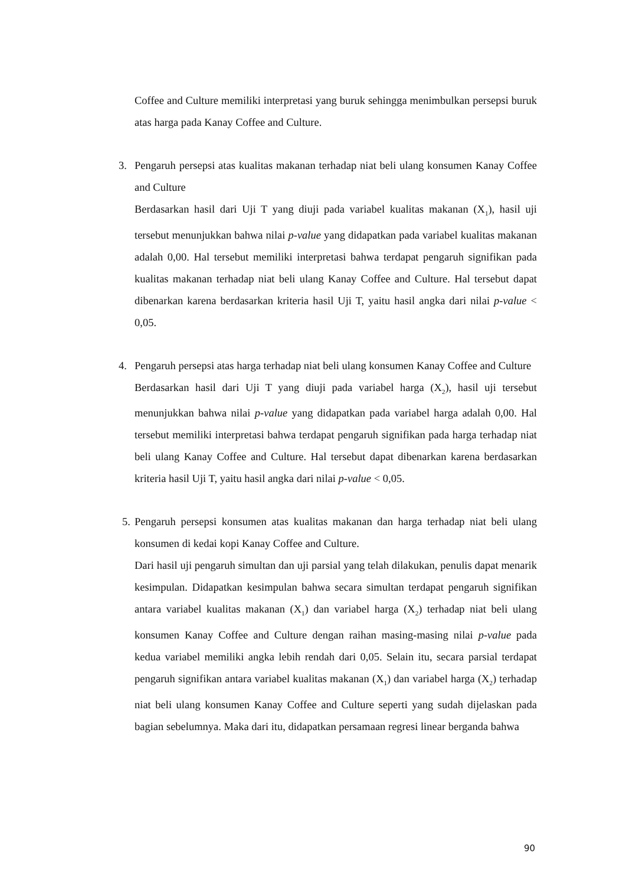Coffee and Culture memiliki interpretasi yang buruk sehingga menimbulkan persepsi buruk atas harga pada Kanay Coffee and Culture.
3. Pengaruh persepsi atas kualitas makanan terhadap niat beli ulang konsumen Kanay Coffee and Culture
Berdasarkan hasil dari Uji T yang diuji pada variabel kualitas makanan (X<sub>1</sub>), hasil uji tersebut menunjukkan bahwa nilai p-value yang didapatkan pada variabel kualitas makanan adalah 0,00. Hal tersebut memiliki interpretasi bahwa terdapat pengaruh signifikan pada kualitas makanan terhadap niat beli ulang Kanay Coffee and Culture. Hal tersebut dapat dibenarkan karena berdasarkan kriteria hasil Uji T, yaitu hasil angka dari nilai p-value < 0,05.
4. Pengaruh persepsi atas harga terhadap niat beli ulang konsumen Kanay Coffee and Culture
Berdasarkan hasil dari Uji T yang diuji pada variabel harga (X<sub>2</sub>), hasil uji tersebut menunjukkan bahwa nilai p-value yang didapatkan pada variabel harga adalah 0,00. Hal tersebut memiliki interpretasi bahwa terdapat pengaruh signifikan pada harga terhadap niat beli ulang Kanay Coffee and Culture. Hal tersebut dapat dibenarkan karena berdasarkan kriteria hasil Uji T, yaitu hasil angka dari nilai p-value < 0,05.
5.
Pengaruh persepsi konsumen atas kualitas makanan dan harga terhadap niat beli ulang konsumen di kedai kopi Kanay Coffee and Culture.
Dari hasil uji pengaruh simultan dan uji parsial yang telah dilakukan, penulis dapat menarik kesimpulan. Didapatkan kesimpulan bahwa secara simultan terdapat pengaruh signifikan antara variabel kualitas makanan (X<sub>1</sub>) dan variabel harga (X<sub>2</sub>) terhadap niat beli ulang konsumen Kanay Coffee and Culture dengan raihan masing-masing nilai p-value pada kedua variabel memiliki angka lebih rendah dari 0,05. Selain itu, secara parsial terdapat pengaruh signifikan antara variabel kualitas makanan (X<sub>1</sub>) dan variabel harga (X<sub>2</sub>) terhadap niat beli ulang konsumen Kanay Coffee and Culture seperti yang sudah dijelaskan pada bagian sebelumnya. Maka dari itu, didapatkan persamaan regresi linear berganda bahwa
90